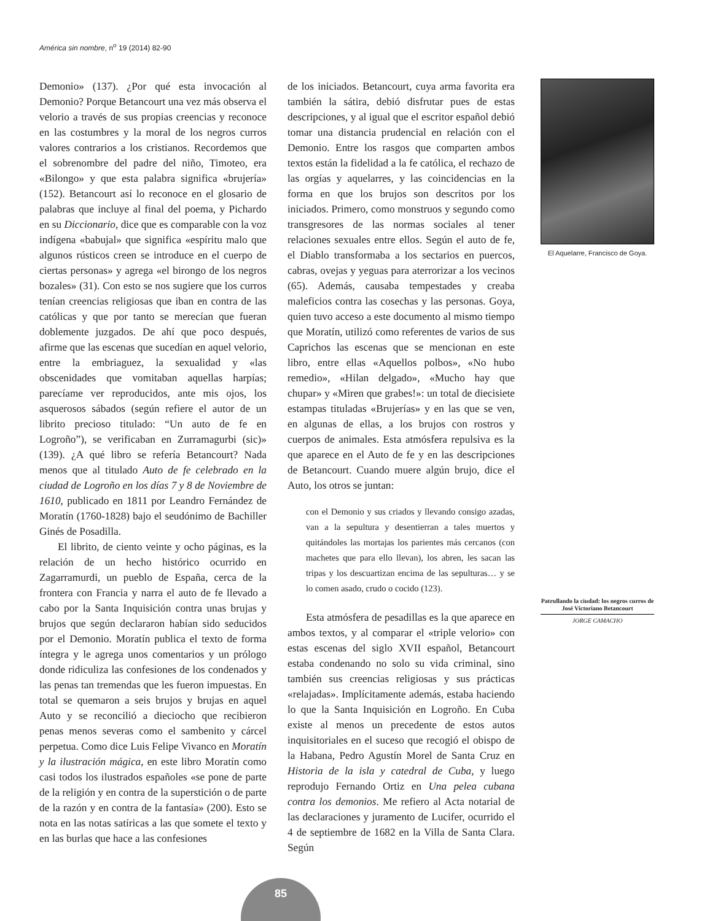América sin nombre, n<sup>o</sup> 19 (2014) 82-90
Demonio» (137). ¿Por qué esta invocación al Demonio? Porque Betancourt una vez más observa el velorio a través de sus propias creencias y reconoce en las costumbres y la moral de los negros curros valores contrarios a los cristianos. Recordemos que el sobrenombre del padre del niño, Timoteo, era «Bilongo» y que esta palabra significa «brujería» (152). Betancourt así lo reconoce en el glosario de palabras que incluye al final del poema, y Pichardo en su Diccionario, dice que es comparable con la voz indígena «babujal» que significa «espíritu malo que algunos rústicos creen se introduce en el cuerpo de ciertas personas» y agrega «el birongo de los negros bozales» (31). Con esto se nos sugiere que los curros tenían creencias religiosas que iban en contra de las católicas y que por tanto se merecían que fueran doblemente juzgados. De ahí que poco después, afirme que las escenas que sucedían en aquel velorio, entre la embriaguez, la sexualidad y «las obscenidades que vomitaban aquellas harpías; parecíame ver reproducidos, ante mis ojos, los asquerosos sábados (según refiere el autor de un librito precioso titulado: “Un auto de fe en Logroño”), se verificaban en Zurramagurbi (sic)» (139). ¿A qué libro se refería Betancourt? Nada menos que al titulado Auto de fe celebrado en la ciudad de Logroño en los días 7 y 8 de Noviembre de 1610, publicado en 1811 por Leandro Fernández de Moratín (1760-1828) bajo el seudónimo de Bachiller Ginés de Posadilla.
El librito, de ciento veinte y ocho páginas, es la relación de un hecho histórico ocurrido en Zagarramurdi, un pueblo de España, cerca de la frontera con Francia y narra el auto de fe llevado a cabo por la Santa Inquisición contra unas brujas y brujos que según declararon habían sido seducidos por el Demonio. Moratín publica el texto de forma íntegra y le agrega unos comentarios y un prólogo donde ridiculiza las confesiones de los condenados y las penas tan tremendas que les fueron impuestas. En total se quemaron a seis brujos y brujas en aquel Auto y se reconcilió a dieciocho que recibieron penas menos severas como el sambenito y cárcel perpetua. Como dice Luis Felipe Vivanco en Moratín y la ilustración mágica, en este libro Moratín como casi todos los ilustrados españoles «se pone de parte de la religión y en contra de la superstición o de parte de la razón y en contra de la fantasía» (200). Esto se nota en las notas satíricas a las que somete el texto y en las burlas que hace a las confesiones
de los iniciados. Betancourt, cuya arma favorita era también la sátira, debió disfrutar pues de estas descripciones, y al igual que el escritor español debió tomar una distancia prudencial en relación con el Demonio. Entre los rasgos que comparten ambos textos están la fidelidad a la fe católica, el rechazo de las orgías y aquelarres, y las coincidencias en la forma en que los brujos son descritos por los iniciados. Primero, como monstruos y segundo como transgresores de las normas sociales al tener relaciones sexuales entre ellos. Según el auto de fe, el Diablo transformaba a los sectarios en puercos, cabras, ovejas y yeguas para aterrorizar a los vecinos (65). Además, causaba tempestades y creaba maleficios contra las cosechas y las personas. Goya, quien tuvo acceso a este documento al mismo tiempo que Moratín, utilizó como referentes de varios de sus Caprichos las escenas que se mencionan en este libro, entre ellas «Aquellos polbos», «No hubo remedio», «Hilan delgado», «Mucho hay que chupar» y «Miren que grabes!»: un total de diecisiete estampas tituladas «Brujerías» y en las que se ven, en algunas de ellas, a los brujos con rostros y cuerpos de animales. Esta atmósfera repulsiva es la que aparece en el Auto de fe y en las descripciones de Betancourt. Cuando muere algún brujo, dice el Auto, los otros se juntan:
con el Demonio y sus criados y llevando consigo azadas, van a la sepultura y desentierran a tales muertos y quitándoles las mortajas los parientes más cercanos (con machetes que para ello llevan), los abren, les sacan las tripas y los descuartizan encima de las sepulturas… y se lo comen asado, crudo o cocido (123).
Esta atmósfera de pesadillas es la que aparece en ambos textos, y al comparar el «triple velorio» con estas escenas del siglo XVII español, Betancourt estaba condenando no solo su vida criminal, sino también sus creencias religiosas y sus prácticas «relajadas». Implícitamente además, estaba haciendo lo que la Santa Inquisición en Logroño. En Cuba existe al menos un precedente de estos autos inquisitoriales en el suceso que recogió el obispo de la Habana, Pedro Agustín Morel de Santa Cruz en Historia de la isla y catedral de Cuba, y luego reprodujo Fernando Ortiz en Una pelea cubana contra los demonios. Me refiero al Acta notarial de las declaraciones y juramento de Lucifer, ocurrido el 4 de septiembre de 1682 en la Villa de Santa Clara. Según
El Aquelarre, Francisco de Goya.
Patrullando la ciudad: los negros curros de José Victoriano Betancourt
JORGE CAMACHO
85